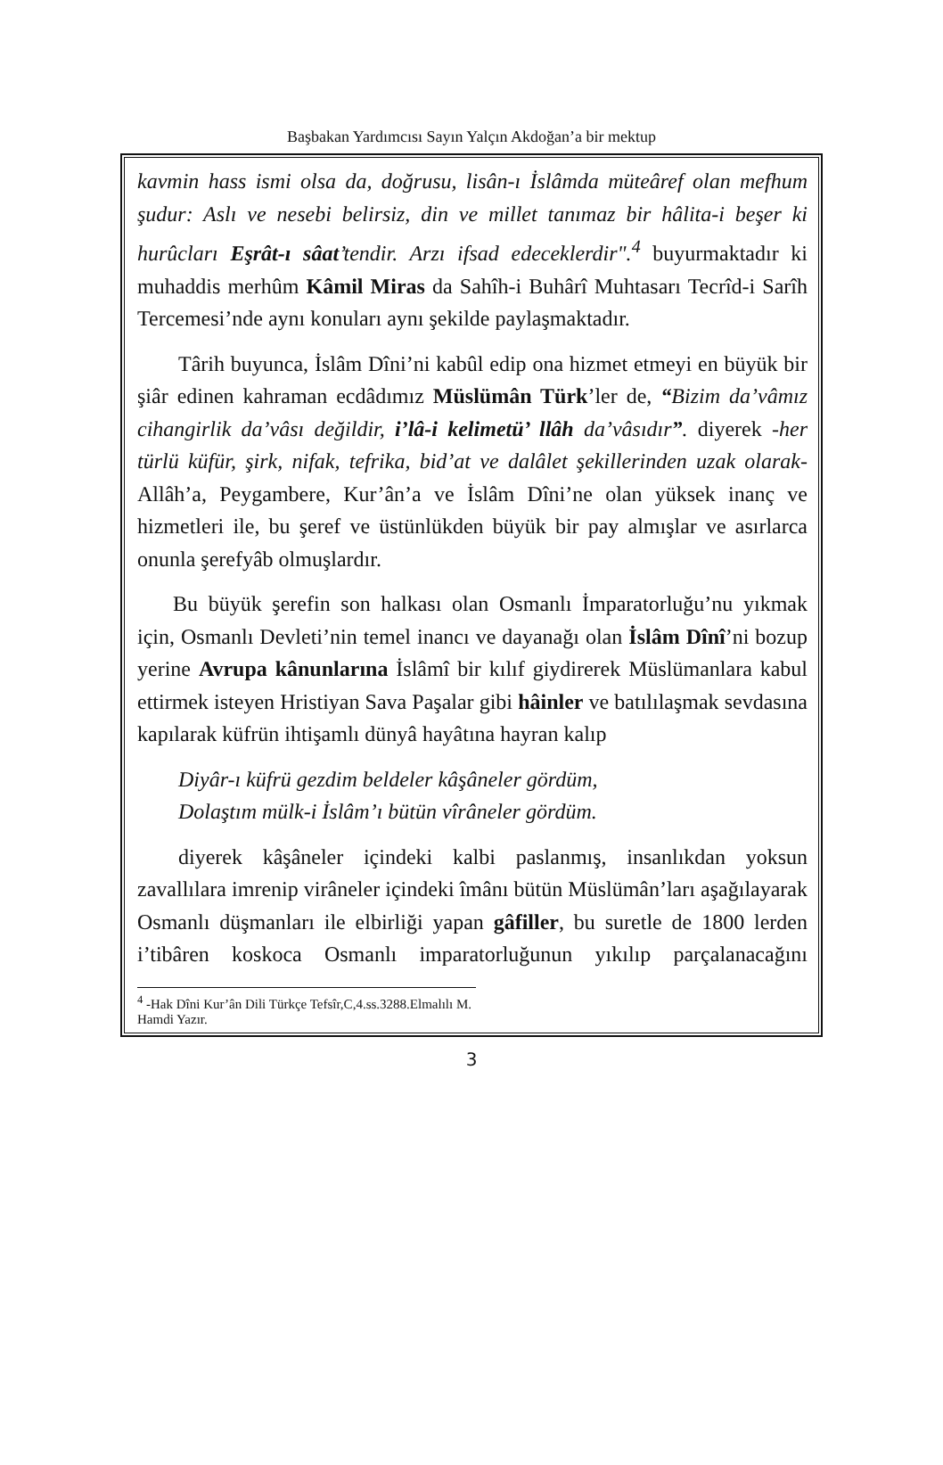Başbakan Yardımcısı Sayın Yalçın Akdoğan’a bir mektup
kavmin hass ismi olsa da, doğrusu, lisân-ı İslâmda müteâref olan mefhum şudur: Aslı ve nesebi belirsiz, din ve millet tanımaz bir hâlita-i beşer ki hurûcları Eşrât-ı sâat’tendir. Arzı ifsad edeceklerdir".<sup>4</sup> buyurmaktadır ki muhaddis merhûm Kâmil Miras da Sahîh-i Buhârî Muhtasarı Tecrîd-i Sarîh Tercemesi’nde aynı konuları aynı şekilde paylaşmaktadır.
Târih buyunca, İslâm Dîni’ni kabûl edip ona hizmet etmeyi en büyük bir şiâr edinen kahraman ecdâdımız Müslümân Türk’ler de, “Bizim da’vâmız cihangirlik da’vâsı değildir, i’lâ-i kelimetü’ llâh da’vâsıdır”. diyerek -her türlü küfür, şirk, nifak, tefrika, bid’at ve dalâlet şekillerinden uzak olarak- Allâh’a, Peygambere, Kur’ân’a ve İslâm Dîni’ne olan yüksek inanç ve hizmetleri ile, bu şeref ve üstünlükden büyük bir pay almışlar ve asırlarca onunla şerefyâb olmuşlardır.
Bu büyük şerefin son halkası olan Osmanlı İmparatorluğu’nu yıkmak için, Osmanlı Devleti’nin temel inancı ve dayanağı olan İslâm Dînî’ni bozup yerine Avrupa kânunlarına İslâmî bir kılıf giydirerek Müslümanlara kabul ettirmek isteyen Hristiyan Sava Paşalar gibi hâinler ve batılılaşmak sevdasına kapılarak küfrün ihtişamlı dünyâ hayâtına hayran kalıp
Diyâr-ı küfrü gezdim beldeler kâşâneler gördüm,
Dolaştım mülk-i İslâm’ı bütün vîrâneler gördüm.
diyerek kâşâneler içindeki kalbi paslanmış, insanlıkdan yoksun zavallılara imrenip virâneler içindeki îmânı bütün Müslümân’ları aşağılayarak Osmanlı düşmanları ile elbirliği yapan gâfiller, bu suretle de 1800 lerden i’tibâren koskoca Osmanlı imparatorluğunun yıkılıp parçalanacağını
<sup>4</sup> -Hak Dîni Kur’ân Dili Türkçe Tefsîr,C,4.ss.3288.Elmalılı M. Hamdi Yazır.
3